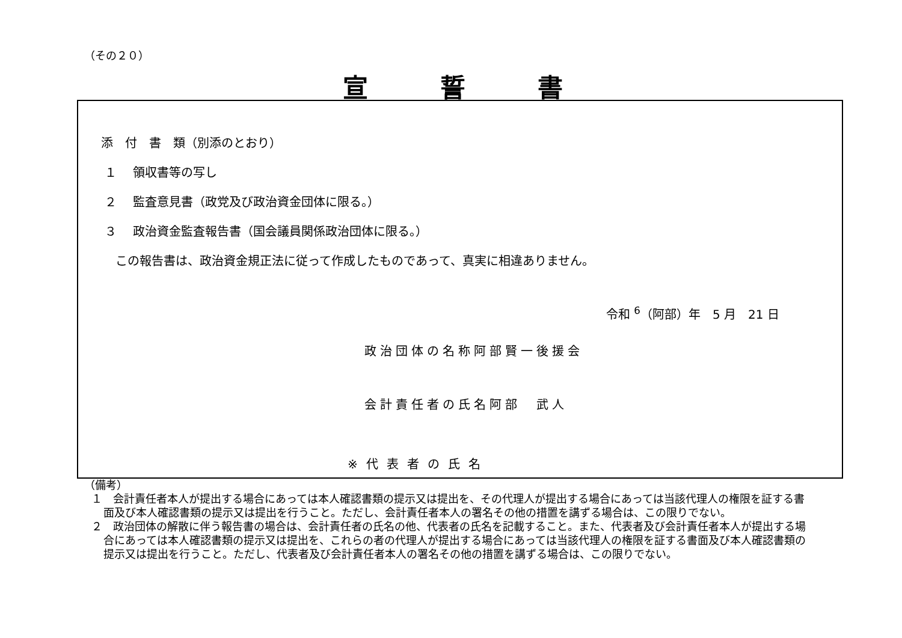（その２０）
宣誓書
添　付　書　類（別添のとおり）
１　 領収書等の写し
２　 監査意見書（政党及び政治資金団体に限る。）
３　 政治資金監査報告書（国会議員関係政治団体に限る。）
この報告書は、政治資金規正法に従って作成したものであって、真実に相違ありません。
令和 <sup>6</sup>（阿部）年　5 月　21 日
政治団体の名称阿部賢一後援会
会計責任者の氏名阿部　武人
※代表者の氏名
（備考）
１　会計責任者本人が提出する場合にあっては本人確認書類の提示又は提出を、その代理人が提出する場合にあっては当該代理人の権限を証する書面及び本人確認書類の提示又は提出を行うこと。ただし、会計責任者本人の署名その他の措置を講ずる場合は、この限りでない。
２　政治団体の解散に伴う報告書の場合は、会計責任者の氏名の他、代表者の氏名を記載すること。また、代表者及び会計責任者本人が提出する場合にあっては本人確認書類の提示又は提出を、これらの者の代理人が提出する場合にあっては当該代理人の権限を証する書面及び本人確認書類の提示又は提出を行うこと。ただし、代表者及び会計責任者本人の署名その他の措置を講ずる場合は、この限りでない。